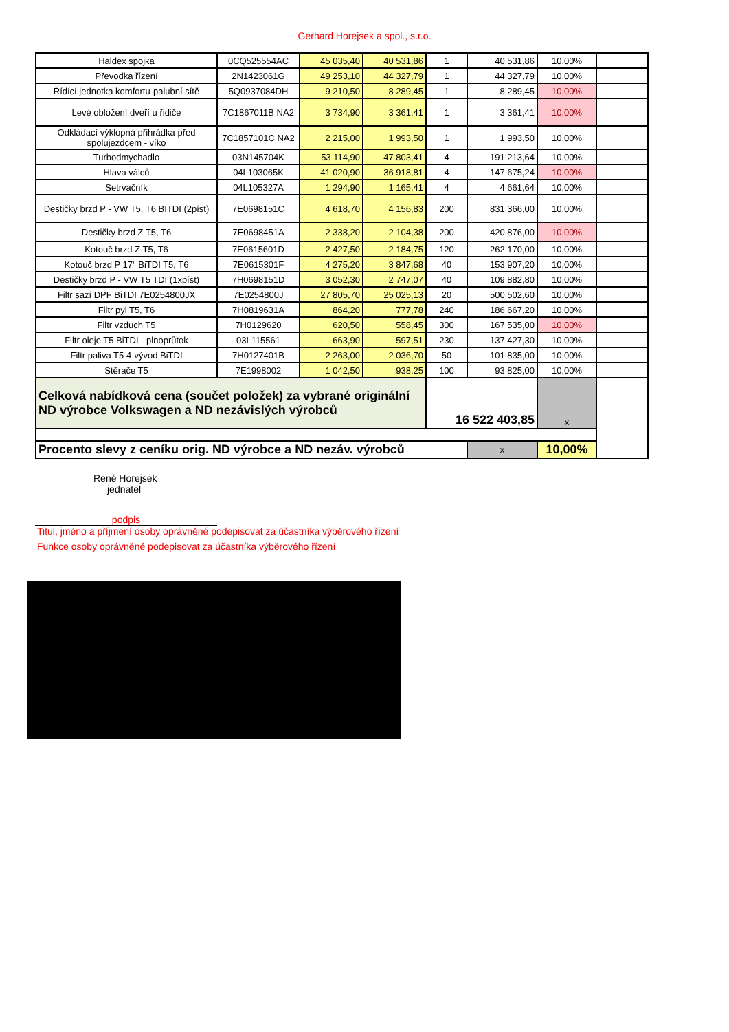Gerhard Horejsek a spol., s.r.o.
| Haldex spojka | 0CQ525554AC | 45 035,40 | 40 531,86 | 1 | 40 531,86 | 10,00% | |
| Převodka řízení | 2N1423061G | 49 253,10 | 44 327,79 | 1 | 44 327,79 | 10,00% | |
| Řídící jednotka komfortu-palubní sítě | 5Q0937084DH | 9 210,50 | 8 289,45 | 1 | 8 289,45 | 10,00% | |
| Levé obložení dveří u řidiče | 7C1867011B NA2 | 3 734,90 | 3 361,41 | 1 | 3 361,41 | 10,00% | |
| Odkládací výklopná přihrádka před spolujezdcem - víko | 7C1857101C NA2 | 2 215,00 | 1 993,50 | 1 | 1 993,50 | 10,00% | |
| Turbodmychadlo | 03N145704K | 53 114,90 | 47 803,41 | 4 | 191 213,64 | 10,00% | |
| Hlava válců | 04L103065K | 41 020,90 | 36 918,81 | 4 | 147 675,24 | 10,00% | |
| Setrvačník | 04L105327A | 1 294,90 | 1 165,41 | 4 | 4 661,64 | 10,00% | |
| Destičky brzd P - VW T5, T6 BITDI (2píst) | 7E0698151C | 4 618,70 | 4 156,83 | 200 | 831 366,00 | 10,00% | |
| Destičky brzd Z T5, T6 | 7E0698451A | 2 338,20 | 2 104,38 | 200 | 420 876,00 | 10,00% | |
| Kotouč brzd Z T5, T6 | 7E0615601D | 2 427,50 | 2 184,75 | 120 | 262 170,00 | 10,00% | |
| Kotouč brzd P 17" BiTDI T5, T6 | 7E0615301F | 4 275,20 | 3 847,68 | 40 | 153 907,20 | 10,00% | |
| Destičky brzd P - VW T5 TDI (1xpíst) | 7H0698151D | 3 052,30 | 2 747,07 | 40 | 109 882,80 | 10,00% | |
| Filtr sazí DPF BiTDI 7E0254800JX | 7E0254800J | 27 805,70 | 25 025,13 | 20 | 500 502,60 | 10,00% | |
| Filtr pyl T5, T6 | 7H0819631A | 864,20 | 777,78 | 240 | 186 667,20 | 10,00% | |
| Filtr vzduch T5 | 7H0129620 | 620,50 | 558,45 | 300 | 167 535,00 | 10,00% | |
| Filtr oleje T5 BiTDI - plnoprůtok | 03L115561 | 663,90 | 597,51 | 230 | 137 427,30 | 10,00% | |
| Filtr paliva T5 4-vývod BiTDI | 7H0127401B | 2 263,00 | 2 036,70 | 50 | 101 835,00 | 10,00% | |
| Stěrače T5 | 7E1998002 | 1 042,50 | 938,25 | 100 | 93 825,00 | 10,00% | |
| Celková nabídková cena (součet položek) za vybrané originální ND výrobce Volkswagen a ND nezávislých výrobců | | | | 16 522 403,85 | | x | |
| Procento slevy z ceníku orig. ND výrobce a ND nezáv. výrobců | | | | | x | 10,00% | |
René Horejsek
jednatel
podpis
Titul, jméno a příjmení osoby oprávněné podepisovat za účastníka výběrového řízení
Funkce osoby oprávněné podepisovat za účastníka výběrového řízení